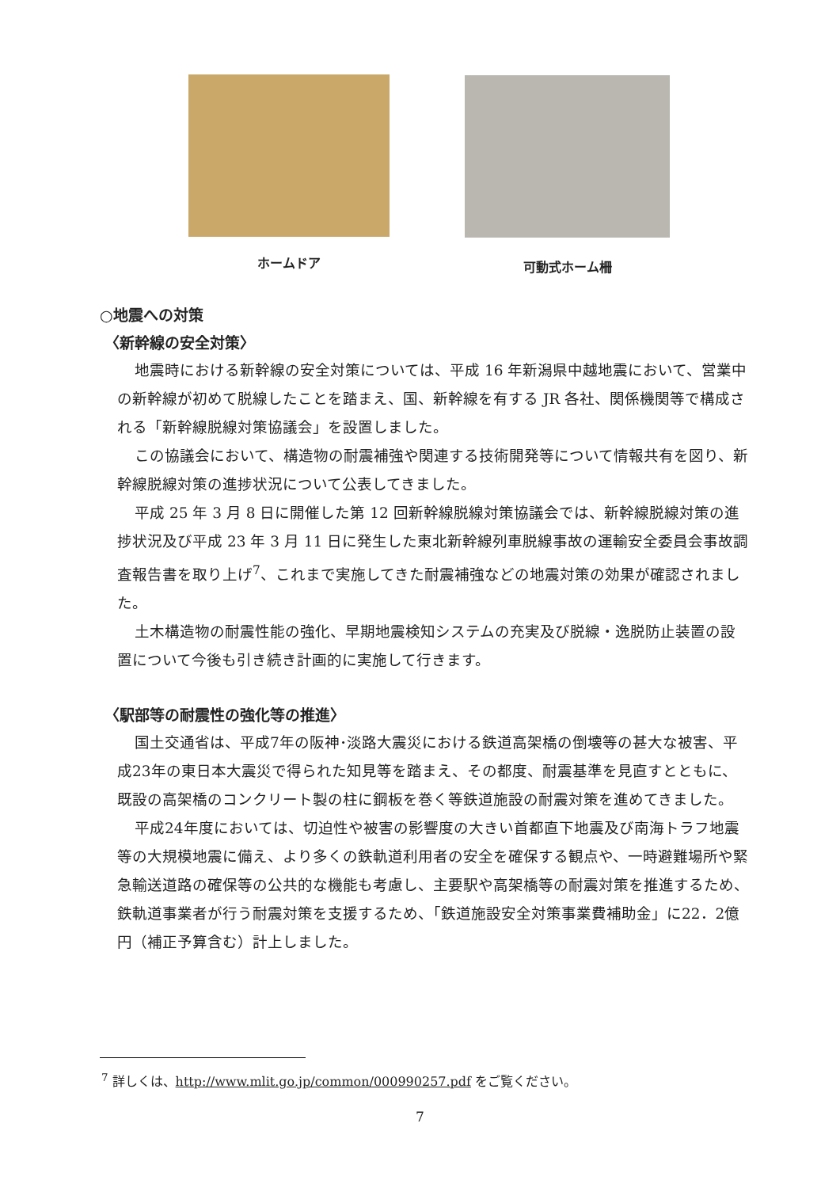ホームドア 可動式ホーム柵
○地震への対策
〈新幹線の安全対策〉
地震時における新幹線の安全対策については、平成 16 年新潟県中越地震において、営業中の新幹線が初めて脱線したことを踏まえ、国、新幹線を有する JR 各社、関係機関等で構成される「新幹線脱線対策協議会」を設置しました。
この協議会において、構造物の耐震補強や関連する技術開発等について情報共有を図り、新幹線脱線対策の進捗状況について公表してきました。
平成 25 年 3 月 8 日に開催した第 12 回新幹線脱線対策協議会では、新幹線脱線対策の進捗状況及び平成 23 年 3 月 11 日に発生した東北新幹線列車脱線事故の運輸安全委員会事故調査報告書を取り上げ<sup>7</sup>、これまで実施してきた耐震補強などの地震対策の効果が確認されました。
土木構造物の耐震性能の強化、早期地震検知システムの充実及び脱線・逸脱防止装置の設置について今後も引き続き計画的に実施して行きます。
〈駅部等の耐震性の強化等の推進〉
国土交通省は、平成7年の阪神･淡路大震災における鉄道高架橋の倒壊等の甚大な被害、平成23年の東日本大震災で得られた知見等を踏まえ、その都度、耐震基準を見直すとともに、既設の高架橋のコンクリート製の柱に鋼板を巻く等鉄道施設の耐震対策を進めてきました。
平成24年度においては、切迫性や被害の影響度の大きい首都直下地震及び南海トラフ地震等の大規模地震に備え、より多くの鉄軌道利用者の安全を確保する観点や、一時避難場所や緊急輸送道路の確保等の公共的な機能も考慮し、主要駅や高架橋等の耐震対策を推進するため、鉄軌道事業者が行う耐震対策を支援するため、「鉄道施設安全対策事業費補助金」に22．2億円（補正予算含む）計上しました。
<sup>7</sup> 詳しくは、http://www.mlit.go.jp/common/000990257.pdf をご覧ください。
7